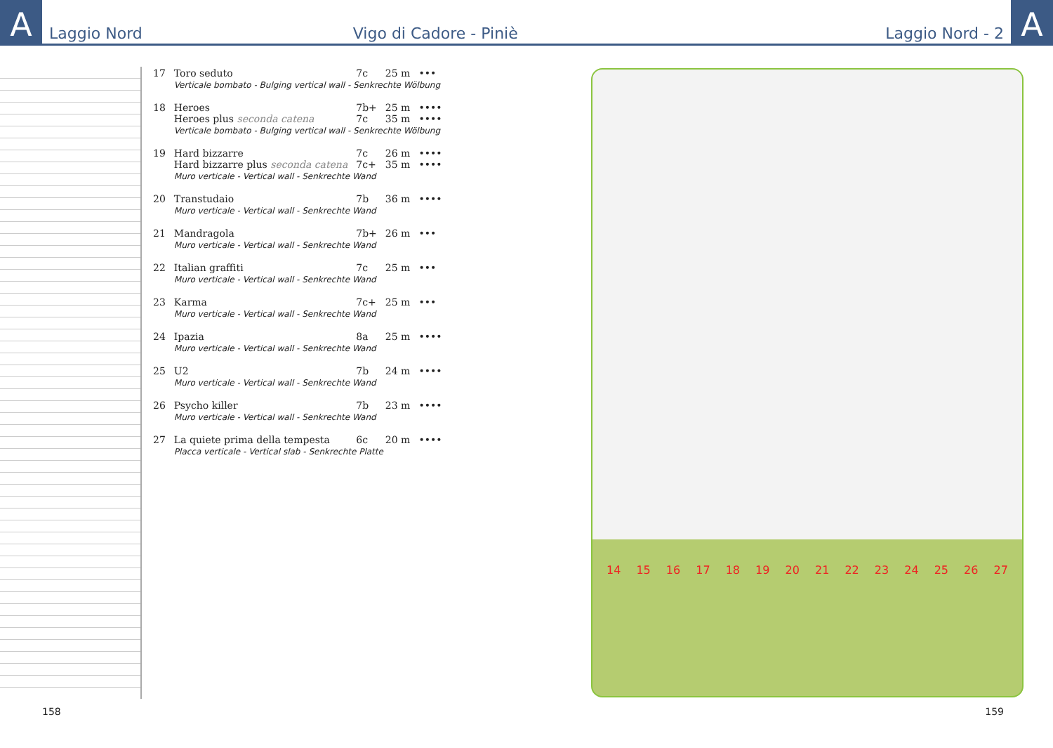A
Laggio Nord
Vigo di Cadore - Piniè
Laggio Nord - 2
A
| 17 | Toro seduto | 7c | 25 m | ••• |
| | Verticale bombato - Bulging vertical wall - Senkrechte Wölbung | | | |
| 18 | Heroes Heroes plus seconda catena | 7b+ 7c | 25 m 35 m | •••• •••• |
| | Verticale bombato - Bulging vertical wall - Senkrechte Wölbung | | | |
| 19 | Hard bizzarre Hard bizzarre plus seconda catena | 7c 7c+ | 26 m 35 m | •••• •••• |
| | Muro verticale - Vertical wall - Senkrechte Wand | | | |
| 20 | Transtudaio | 7b | 36 m | •••• |
| | Muro verticale - Vertical wall - Senkrechte Wand | | | |
| 21 | Mandragola | 7b+ | 26 m | ••• |
| | Muro verticale - Vertical wall - Senkrechte Wand | | | |
| 22 | Italian graffiti | 7c | 25 m | ••• |
| | Muro verticale - Vertical wall - Senkrechte Wand | | | |
| 23 | Karma | 7c+ | 25 m | ••• |
| | Muro verticale - Vertical wall - Senkrechte Wand | | | |
| 24 | Ipazia | 8a | 25 m | •••• |
| | Muro verticale - Vertical wall - Senkrechte Wand | | | |
| 25 | U2 | 7b | 24 m | •••• |
| | Muro verticale - Vertical wall - Senkrechte Wand | | | |
| 26 | Psycho killer | 7b | 23 m | •••• |
| | Muro verticale - Vertical wall - Senkrechte Wand | | | |
| 27 | La quiete prima della tempesta | 6c | 20 m | •••• |
| | Placca verticale - Vertical slab - Senkrechte Platte | | | |
14 15 16 17 18 19 20 21 22 23 24 25 26 27
158 159